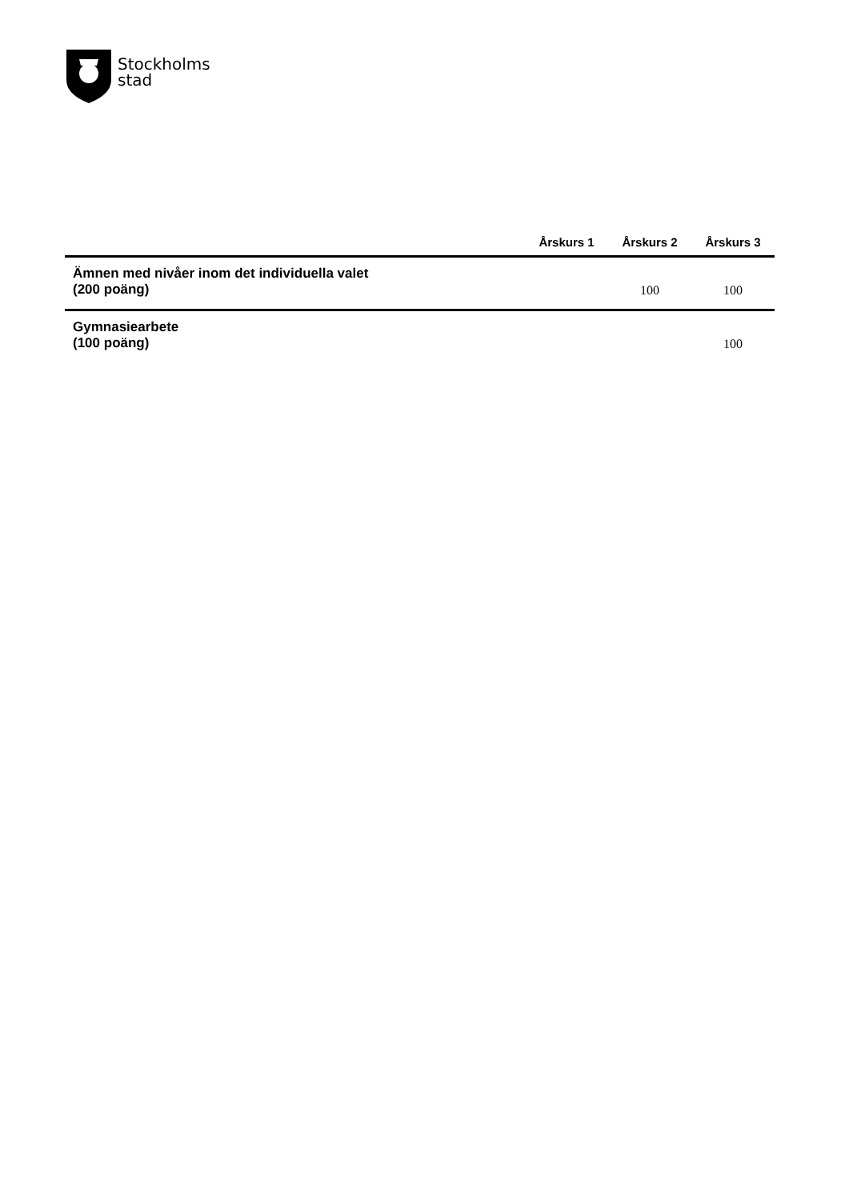Stockholms
stad
| | Årskurs 1 | Årskurs 2 | Årskurs 3 |
| --- | --- | --- | --- |
| Ämnen med nivåer inom det individuella valet (200 poäng) | | 100 | 100 |
| Gymnasiearbete (100 poäng) | | | 100 |